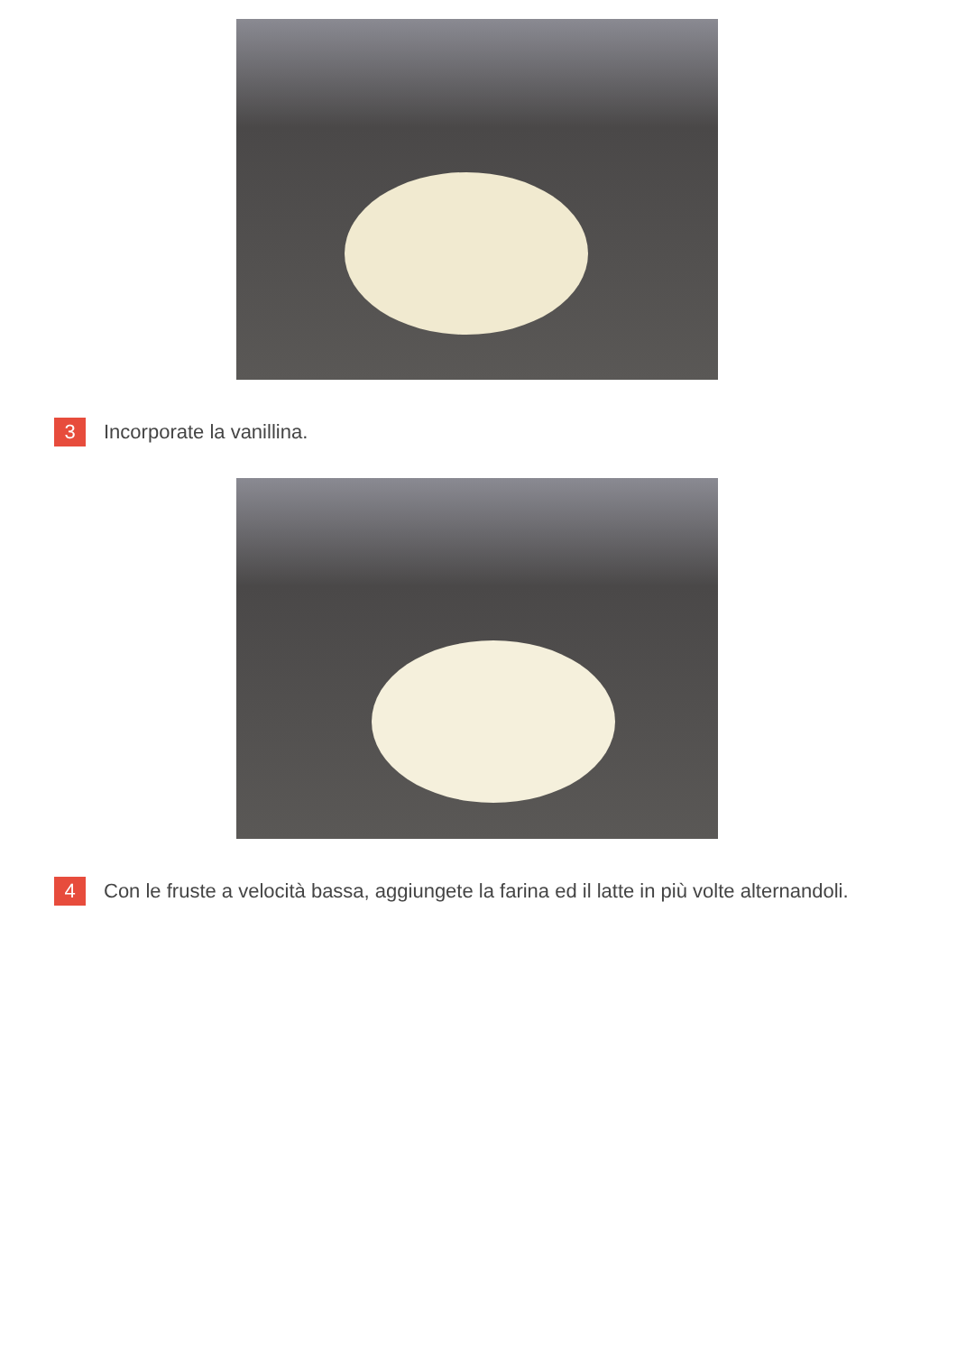3 Incorporate la vanillina.
4 Con le fruste a velocità bassa, aggiungete la farina ed il latte in più volte alternandoli.